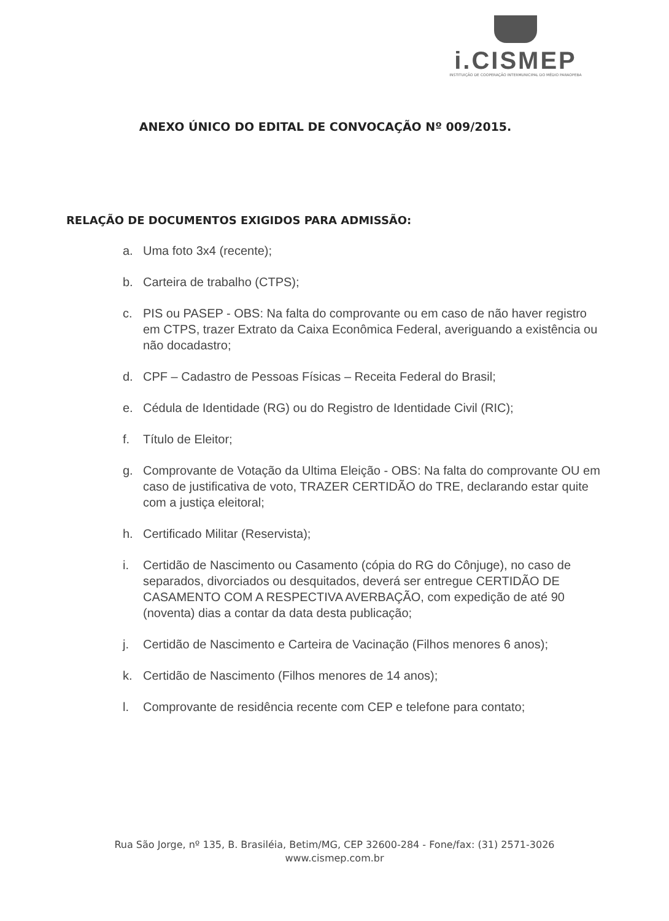i.CISMEP
INSTITUIÇÃO DE COOPERAÇÃO INTERMUNICIPAL DO MÉDIO PARAOPEBA
ANEXO ÚNICO DO EDITAL DE CONVOCAÇÃO Nº 009/2015.
RELAÇÃO DE DOCUMENTOS EXIGIDOS PARA ADMISSÃO:
a. Uma foto 3x4 (recente);
b. Carteira de trabalho (CTPS);
c. PIS ou PASEP - OBS: Na falta do comprovante ou em caso de não haver registro em CTPS, trazer Extrato da Caixa Econômica Federal, averiguando a existência ou não docadastro;
d. CPF – Cadastro de Pessoas Físicas – Receita Federal do Brasil;
e. Cédula de Identidade (RG) ou do Registro de Identidade Civil (RIC);
f. Título de Eleitor;
g. Comprovante de Votação da Ultima Eleição - OBS: Na falta do comprovante OU em caso de justificativa de voto, TRAZER CERTIDÃO do TRE, declarando estar quite com a justiça eleitoral;
h. Certificado Militar (Reservista);
i. Certidão de Nascimento ou Casamento (cópia do RG do Cônjuge), no caso de separados, divorciados ou desquitados, deverá ser entregue CERTIDÃO DE CASAMENTO COM A RESPECTIVA AVERBAÇÃO, com expedição de até 90 (noventa) dias a contar da data desta publicação;
j. Certidão de Nascimento e Carteira de Vacinação (Filhos menores 6 anos);
k. Certidão de Nascimento (Filhos menores de 14 anos);
l. Comprovante de residência recente com CEP e telefone para contato;
Rua São Jorge, nº 135, B. Brasiléia, Betim/MG, CEP 32600-284 - Fone/fax: (31) 2571-3026
www.cismep.com.br